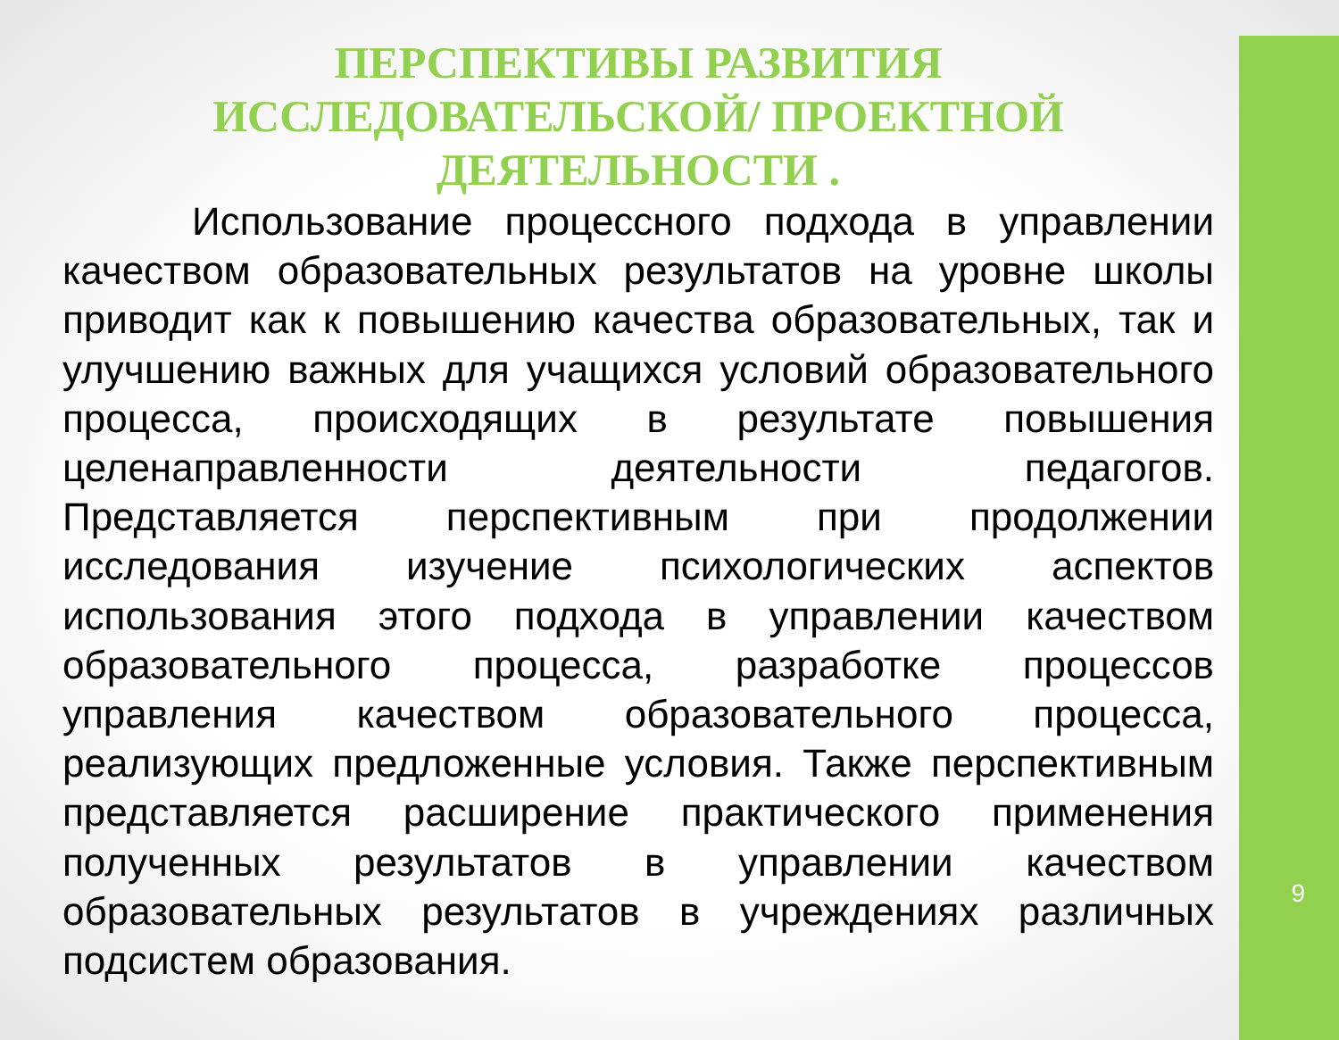ПЕРСПЕКТИВЫ РАЗВИТИЯ ИССЛЕДОВАТЕЛЬСКОЙ/ ПРОЕКТНОЙ ДЕЯТЕЛЬНОСТИ .
Использование процессного подхода в управлении качеством образовательных результатов на уровне школы приводит как к повышению качества образовательных, так и улучшению важных для учащихся условий образовательного процесса, происходящих в результате повышения целенаправленности деятельности педагогов. Представляется перспективным при продолжении исследования изучение психологических аспектов использования этого подхода в управлении качеством образовательного процесса, разработке процессов управления качеством образовательного процесса, реализующих предложенные условия. Также перспективным представляется расширение практического применения полученных результатов в управлении качеством образовательных результатов в учреждениях различных подсистем образования.
9